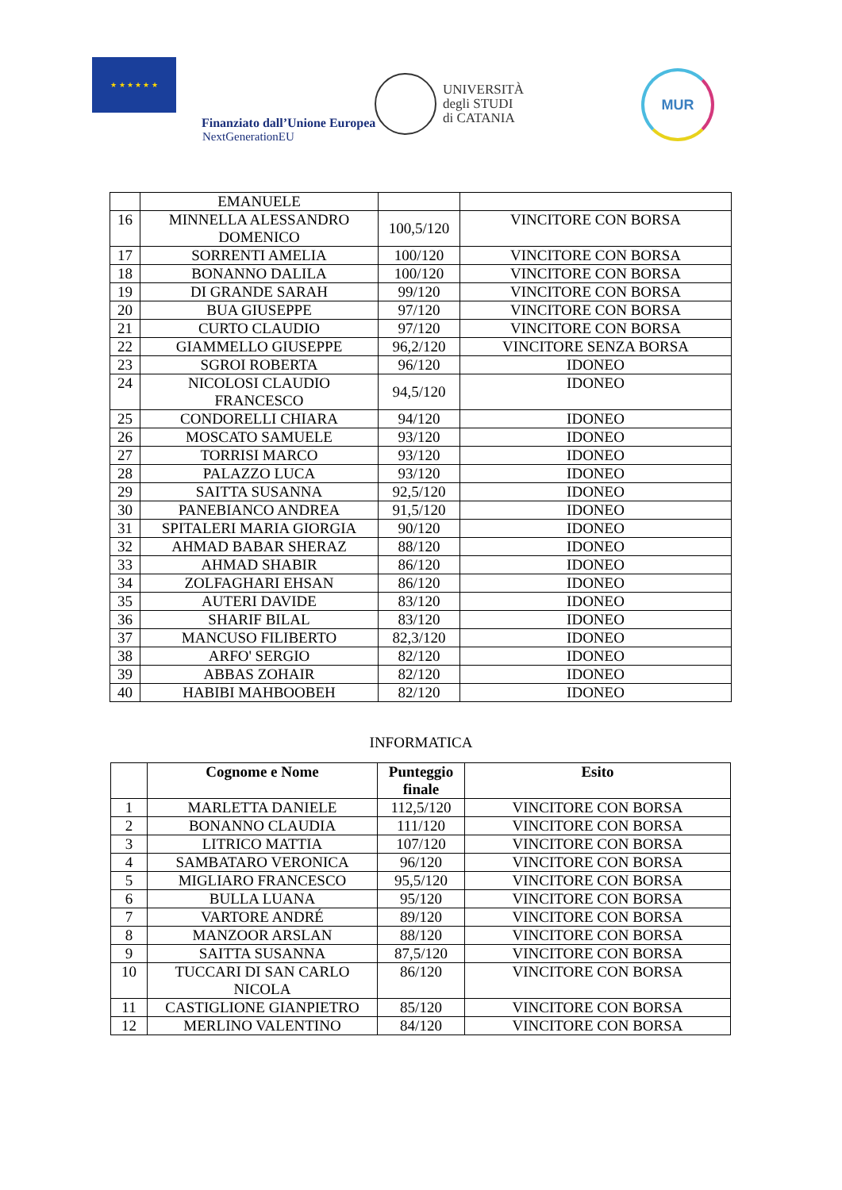★ ★ ★ ★ ★ ★
Finanziato dall’Unione Europea
NextGenerationEU
UNIVERSITÀ
degli STUDI
di CATANIA
MUR
| | EMANUELE | | |
| 16 | MINNELLA ALESSANDRO DOMENICO | 100,5/120 | VINCITORE CON BORSA |
| 17 | SORRENTI AMELIA | 100/120 | VINCITORE CON BORSA |
| 18 | BONANNO DALILA | 100/120 | VINCITORE CON BORSA |
| 19 | DI GRANDE SARAH | 99/120 | VINCITORE CON BORSA |
| 20 | BUA GIUSEPPE | 97/120 | VINCITORE CON BORSA |
| 21 | CURTO CLAUDIO | 97/120 | VINCITORE CON BORSA |
| 22 | GIAMMELLO GIUSEPPE | 96,2/120 | VINCITORE SENZA BORSA |
| 23 | SGROI ROBERTA | 96/120 | IDONEO |
| 24 | NICOLOSI CLAUDIO FRANCESCO | 94,5/120 | IDONEO |
| 25 | CONDORELLI CHIARA | 94/120 | IDONEO |
| 26 | MOSCATO SAMUELE | 93/120 | IDONEO |
| 27 | TORRISI MARCO | 93/120 | IDONEO |
| 28 | PALAZZO LUCA | 93/120 | IDONEO |
| 29 | SAITTA SUSANNA | 92,5/120 | IDONEO |
| 30 | PANEBIANCO ANDREA | 91,5/120 | IDONEO |
| 31 | SPITALERI MARIA GIORGIA | 90/120 | IDONEO |
| 32 | AHMAD BABAR SHERAZ | 88/120 | IDONEO |
| 33 | AHMAD SHABIR | 86/120 | IDONEO |
| 34 | ZOLFAGHARI EHSAN | 86/120 | IDONEO |
| 35 | AUTERI DAVIDE | 83/120 | IDONEO |
| 36 | SHARIF BILAL | 83/120 | IDONEO |
| 37 | MANCUSO FILIBERTO | 82,3/120 | IDONEO |
| 38 | ARFO' SERGIO | 82/120 | IDONEO |
| 39 | ABBAS ZOHAIR | 82/120 | IDONEO |
| 40 | HABIBI MAHBOOBEH | 82/120 | IDONEO |
INFORMATICA
| | Cognome e Nome | Punteggio finale | Esito |
| --- | --- | --- | --- |
| 1 | MARLETTA DANIELE | 112,5/120 | VINCITORE CON BORSA |
| 2 | BONANNO CLAUDIA | 111/120 | VINCITORE CON BORSA |
| 3 | LITRICO MATTIA | 107/120 | VINCITORE CON BORSA |
| 4 | SAMBATARO VERONICA | 96/120 | VINCITORE CON BORSA |
| 5 | MIGLIARO FRANCESCO | 95,5/120 | VINCITORE CON BORSA |
| 6 | BULLA LUANA | 95/120 | VINCITORE CON BORSA |
| 7 | VARTORE ANDRÉ | 89/120 | VINCITORE CON BORSA |
| 8 | MANZOOR ARSLAN | 88/120 | VINCITORE CON BORSA |
| 9 | SAITTA SUSANNA | 87,5/120 | VINCITORE CON BORSA |
| 10 | TUCCARI DI SAN CARLO NICOLA | 86/120 | VINCITORE CON BORSA |
| 11 | CASTIGLIONE GIANPIETRO | 85/120 | VINCITORE CON BORSA |
| 12 | MERLINO VALENTINO | 84/120 | VINCITORE CON BORSA |